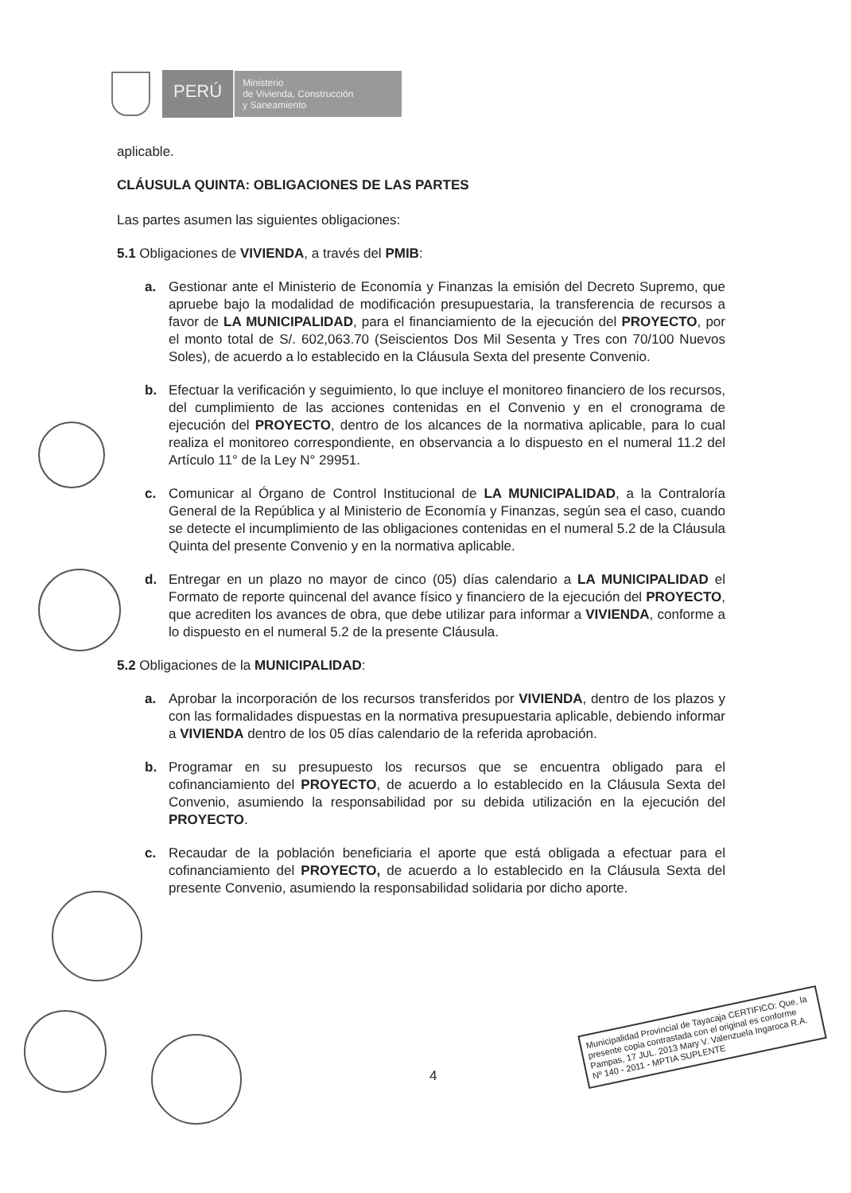PERÚ
Ministerio
de Vivienda, Construcción
y Saneamiento
aplicable.
CLÁUSULA QUINTA: OBLIGACIONES DE LAS PARTES
Las partes asumen las siguientes obligaciones:
5.1 Obligaciones de VIVIENDA, a través del PMIB:
a. Gestionar ante el Ministerio de Economía y Finanzas la emisión del Decreto Supremo, que apruebe bajo la modalidad de modificación presupuestaria, la transferencia de recursos a favor de LA MUNICIPALIDAD, para el financiamiento de la ejecución del PROYECTO, por el monto total de S/. 602,063.70 (Seiscientos Dos Mil Sesenta y Tres con 70/100 Nuevos Soles), de acuerdo a lo establecido en la Cláusula Sexta del presente Convenio.
b. Efectuar la verificación y seguimiento, lo que incluye el monitoreo financiero de los recursos, del cumplimiento de las acciones contenidas en el Convenio y en el cronograma de ejecución del PROYECTO, dentro de los alcances de la normativa aplicable, para lo cual realiza el monitoreo correspondiente, en observancia a lo dispuesto en el numeral 11.2 del Artículo 11° de la Ley N° 29951.
c. Comunicar al Órgano de Control Institucional de LA MUNICIPALIDAD, a la Contraloría General de la República y al Ministerio de Economía y Finanzas, según sea el caso, cuando se detecte el incumplimiento de las obligaciones contenidas en el numeral 5.2 de la Cláusula Quinta del presente Convenio y en la normativa aplicable.
d. Entregar en un plazo no mayor de cinco (05) días calendario a LA MUNICIPALIDAD el Formato de reporte quincenal del avance físico y financiero de la ejecución del PROYECTO, que acrediten los avances de obra, que debe utilizar para informar a VIVIENDA, conforme a lo dispuesto en el numeral 5.2 de la presente Cláusula.
5.2 Obligaciones de la MUNICIPALIDAD:
a. Aprobar la incorporación de los recursos transferidos por VIVIENDA, dentro de los plazos y con las formalidades dispuestas en la normativa presupuestaria aplicable, debiendo informar a VIVIENDA dentro de los 05 días calendario de la referida aprobación.
b. Programar en su presupuesto los recursos que se encuentra obligado para el cofinanciamiento del PROYECTO, de acuerdo a lo establecido en la Cláusula Sexta del Convenio, asumiendo la responsabilidad por su debida utilización en la ejecución del PROYECTO.
c. Recaudar de la población beneficiaria el aporte que está obligada a efectuar para el cofinanciamiento del PROYECTO, de acuerdo a lo establecido en la Cláusula Sexta del presente Convenio, asumiendo la responsabilidad solidaria por dicho aporte.
4
Municipalidad Provincial de Tayacaja CERTIFICO: Que, la presente copia contrastada con el original es conforme Pampas, 17 JUL. 2013 Mary V. Valenzuela Ingaroca R.A. Nº 140 - 2011 - MPTIA SUPLENTE